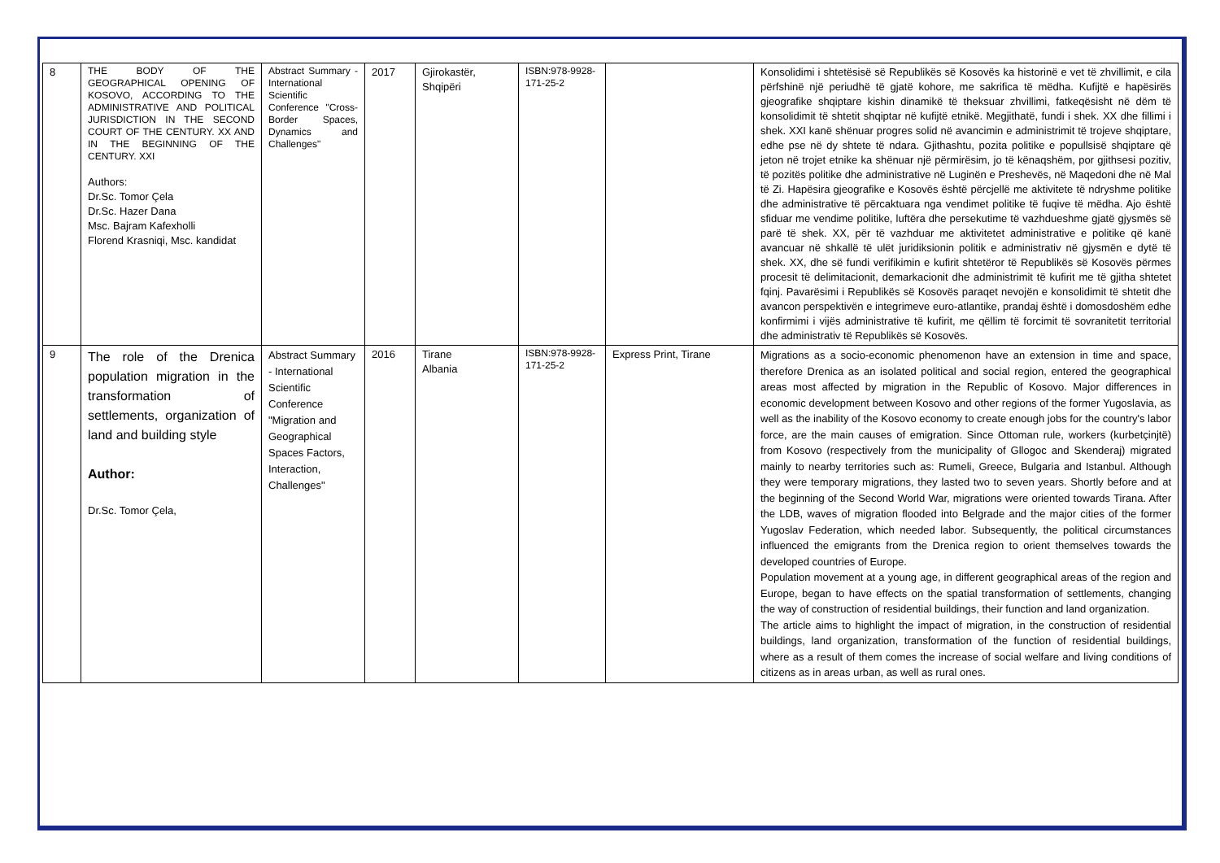| 8 | THE BODY OF THE GEOGRAPHICAL OPENING OF KOSOVO, ACCORDING TO THE ADMINISTRATIVE AND POLITICAL JURISDICTION IN THE SECOND COURT OF THE CENTURY. XX AND IN THE BEGINNING OF THE CENTURY. XXI Authors: Dr.Sc. Tomor Çela Dr.Sc. Hazer Dana Msc. Bajram Kafexholli Florend Krasniqi, Msc. kandidat | Abstract Summary - International Scientific Conference "Cross-Border Spaces, Dynamics and Challenges" | 2017 | Gjirokastër, Shqipëri | ISBN:978-9928-171-25-2 | | Konsolidimi i shtetësisë së Republikës së Kosovës ka historinë e vet të zhvillimit, e cila përfshinë një periudhë të gjatë kohore, me sakrifica të mëdha. Kufijtë e hapësirës gjeografike shqiptare kishin dinamikë të theksuar zhvillimi, fatkeqësisht në dëm të konsolidimit të shtetit shqiptar në kufijtë etnikë. Megjithatë, fundi i shek. XX dhe fillimi i shek. XXI kanë shënuar progres solid në avancimin e administrimit të trojeve shqiptare, edhe pse në dy shtete të ndara. Gjithashtu, pozita politike e popullsisë shqiptare që jeton në trojet etnike ka shënuar një përmirësim, jo të kënaqshëm, por gjithsesi pozitiv, të pozitës politike dhe administrative në Luginën e Preshevës, në Maqedoni dhe në Mal të Zi. Hapësira gjeografike e Kosovës është përcjellë me aktivitete të ndryshme politike dhe administrative të përcaktuara nga vendimet politike të fuqive të mëdha. Ajo është sfiduar me vendime politike, luftëra dhe persekutime të vazhdueshme gjatë gjysmës së parë të shek. XX, për të vazhduar me aktivitetet administrative e politike që kanë avancuar në shkallë të ulët juridiksionin politik e administrativ në gjysmën e dytë të shek. XX, dhe së fundi verifikimin e kufirit shtetëror të Republikës së Kosovës përmes procesit të delimitacionit, demarkacionit dhe administrimit të kufirit me të gjitha shtetet fqinj. Pavarësimi i Republikës së Kosovës paraqet nevojën e konsolidimit të shtetit dhe avancon perspektivën e integrimeve euro-atlantike, prandaj është i domosdoshëm edhe konfirmimi i vijës administrative të kufirit, me qëllim të forcimit të sovranitetit territorial dhe administrativ të Republikës së Kosovës. |
| 9 | The role of the Drenica population migration in the transformation of settlements, organization of land and building style Author: Dr.Sc. Tomor Çela, | Abstract Summary - International Scientific Conference "Migration and Geographical Spaces Factors, Interaction, Challenges" | 2016 | Tirane Albania | ISBN:978-9928-171-25-2 | Express Print, Tirane | Migrations as a socio-economic phenomenon have an extension in time and space, therefore Drenica as an isolated political and social region, entered the geographical areas most affected by migration in the Republic of Kosovo. Major differences in economic development between Kosovo and other regions of the former Yugoslavia, as well as the inability of the Kosovo economy to create enough jobs for the country's labor force, are the main causes of emigration. Since Ottoman rule, workers (kurbetçinjtë) from Kosovo (respectively from the municipality of Gllogoc and Skenderaj) migrated mainly to nearby territories such as: Rumeli, Greece, Bulgaria and Istanbul. Although they were temporary migrations, they lasted two to seven years. Shortly before and at the beginning of the Second World War, migrations were oriented towards Tirana. After the LDB, waves of migration flooded into Belgrade and the major cities of the former Yugoslav Federation, which needed labor. Subsequently, the political circumstances influenced the emigrants from the Drenica region to orient themselves towards the developed countries of Europe. Population movement at a young age, in different geographical areas of the region and Europe, began to have effects on the spatial transformation of settlements, changing the way of construction of residential buildings, their function and land organization. The article aims to highlight the impact of migration, in the construction of residential buildings, land organization, transformation of the function of residential buildings, where as a result of them comes the increase of social welfare and living conditions of citizens as in areas urban, as well as rural ones. |